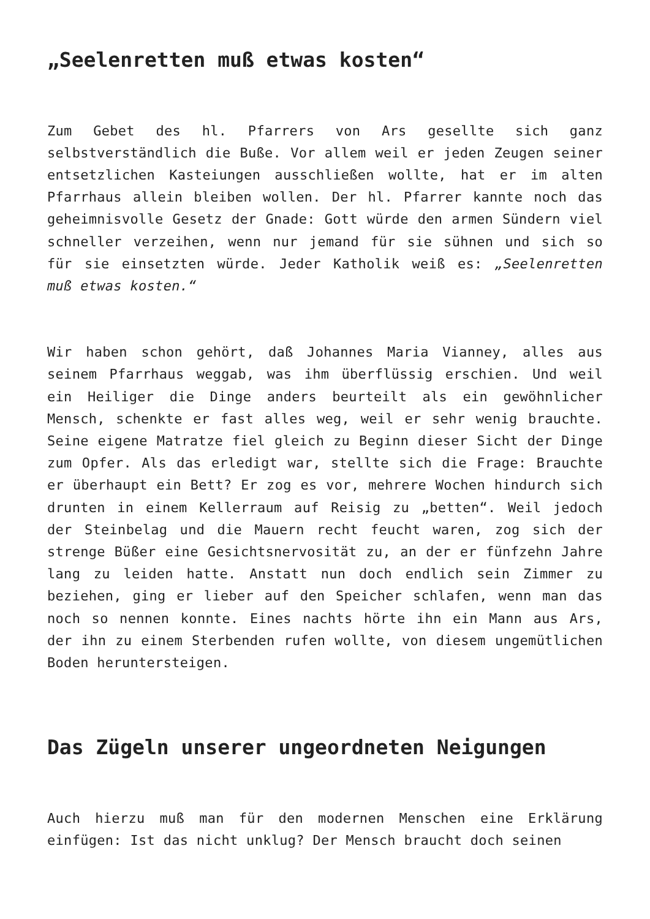„Seelenretten muß etwas kosten“
Zum Gebet des hl. Pfarrers von Ars gesellte sich ganz selbstverständlich die Buße. Vor allem weil er jeden Zeugen seiner entsetzlichen Kasteiungen ausschließen wollte, hat er im alten Pfarrhaus allein bleiben wollen. Der hl. Pfarrer kannte noch das geheimnisvolle Gesetz der Gnade: Gott würde den armen Sündern viel schneller verzeihen, wenn nur jemand für sie sühnen und sich so für sie einsetzten würde. Jeder Katholik weiß es: „Seelenretten muß etwas kosten.“
Wir haben schon gehört, daß Johannes Maria Vianney, alles aus seinem Pfarrhaus weggab, was ihm überflüssig erschien. Und weil ein Heiliger die Dinge anders beurteilt als ein gewöhnlicher Mensch, schenkte er fast alles weg, weil er sehr wenig brauchte. Seine eigene Matratze fiel gleich zu Beginn dieser Sicht der Dinge zum Opfer. Als das erledigt war, stellte sich die Frage: Brauchte er überhaupt ein Bett? Er zog es vor, mehrere Wochen hindurch sich drunten in einem Kellerraum auf Reisig zu „betten“. Weil jedoch der Steinbelag und die Mauern recht feucht waren, zog sich der strenge Büßer eine Gesichtsnervosität zu, an der er fünfzehn Jahre lang zu leiden hatte. Anstatt nun doch endlich sein Zimmer zu beziehen, ging er lieber auf den Speicher schlafen, wenn man das noch so nennen konnte. Eines nachts hörte ihn ein Mann aus Ars, der ihn zu einem Sterbenden rufen wollte, von diesem ungemütlichen Boden heruntersteigen.
Das Zügeln unserer ungeordneten Neigungen
Auch hierzu muß man für den modernen Menschen eine Erklärung einfügen: Ist das nicht unklug? Der Mensch braucht doch seinen